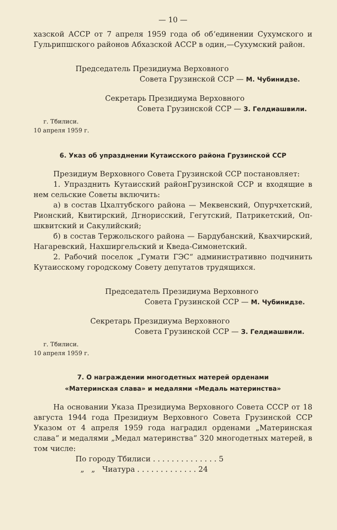— 10 —
хазской АССР от 7 апреля 1959 года об об‘единении Сухумского и Гульрипшского районов Абхазской АССР в один,—Сухумский район.
Председатель Президиума Верховного
Совета Грузинской ССР — М. Чубинидзе.
Секретарь Президиума Верховного
Совета Грузинской ССР — З. Гелдиашвили.
г. Тбилиси.
10 апреля 1959 г.
6. Указ об упразднении Кутаисского района Грузинской ССР
Президиум Верховного Совета Грузинской ССР постанов­ляет:
1. Упразднить Кутаисский районГрузинской ССР и входящие в нем сельские Советы включить:
а) в состав Цхалтубского района — Меквенский, Опурчхетский, Рионский, Квитирский, Дгнорисский, Гегутский, Патрикетский, Оп­шквитский и Сакулийский;
б) в состав Тержольского района — Бардубанский, Квахчирский, Нагаревский, Нахширгельский и Кведа-Симонетский.
2. Рабочий поселок „Гумати ГЭС“ административно подчинить Кутаисскому городскому Совету депутатов трудящихся.
Председатель Президиума Верховного
Совета Грузинской ССР — М. Чубинидзе.
Секретарь Президиума Верховного
Совета Грузинской ССР — З. Гелдиашвили.
г. Тбилиси.
10 апреля 1959 г.
7. О награждении многодетных матерей орденами
«Материнская слава» и медалями «Медаль материнства»
На основании Указа Президиума Верховного Совета СССР от 18 августа 1944 года Президиум Верховного Совета Грузинской ССР Указом от 4 апреля 1959 года наградил орденами „Материнская слава“ и медалями „Медал материнства“ 320 многодетных матерей, в том числе:
По городу Тбилиси . . . . . . . . . . . . . . 5
„ „ Чиатура . . . . . . . . . . . . . 24